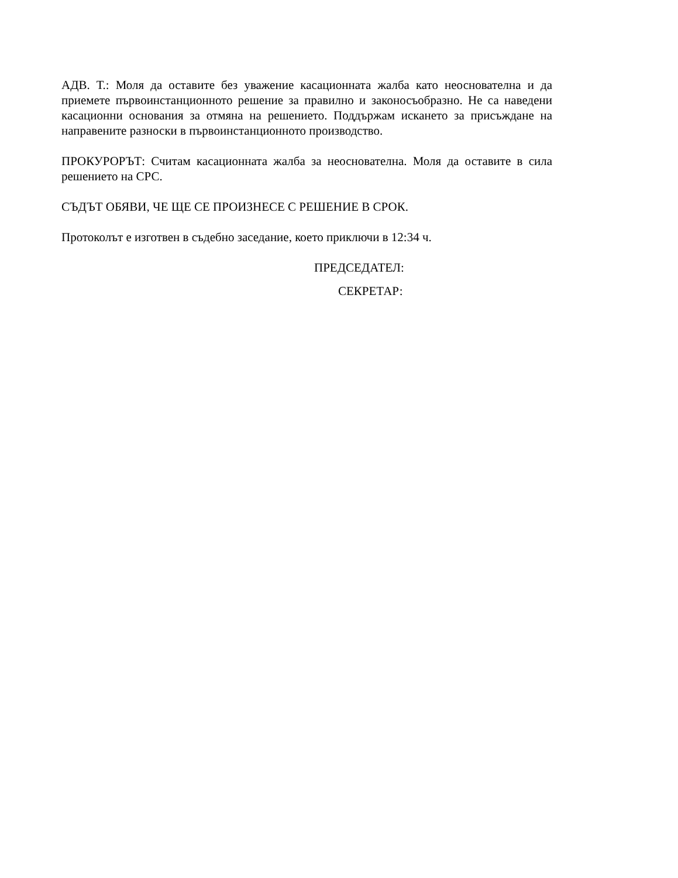АДВ. Т.: Моля да оставите без уважение касационната жалба като неоснователна и да приемете първоинстанционното решение за правилно и законосъобразно. Не са наведени касационни основания за отмяна на решението. Поддържам искането за присъждане на направените разноски в първоинстанционното производство.
ПРОКУРОРЪТ: Считам касационната жалба за неоснователна. Моля да оставите в сила решението на СРС.
СЪДЪТ ОБЯВИ, ЧЕ ЩЕ СЕ ПРОИЗНЕСЕ С РЕШЕНИЕ В СРОК.
Протоколът е изготвен в съдебно заседание, което приключи в 12:34 ч.
ПРЕДСЕДАТЕЛ:
СЕКРЕТАР: